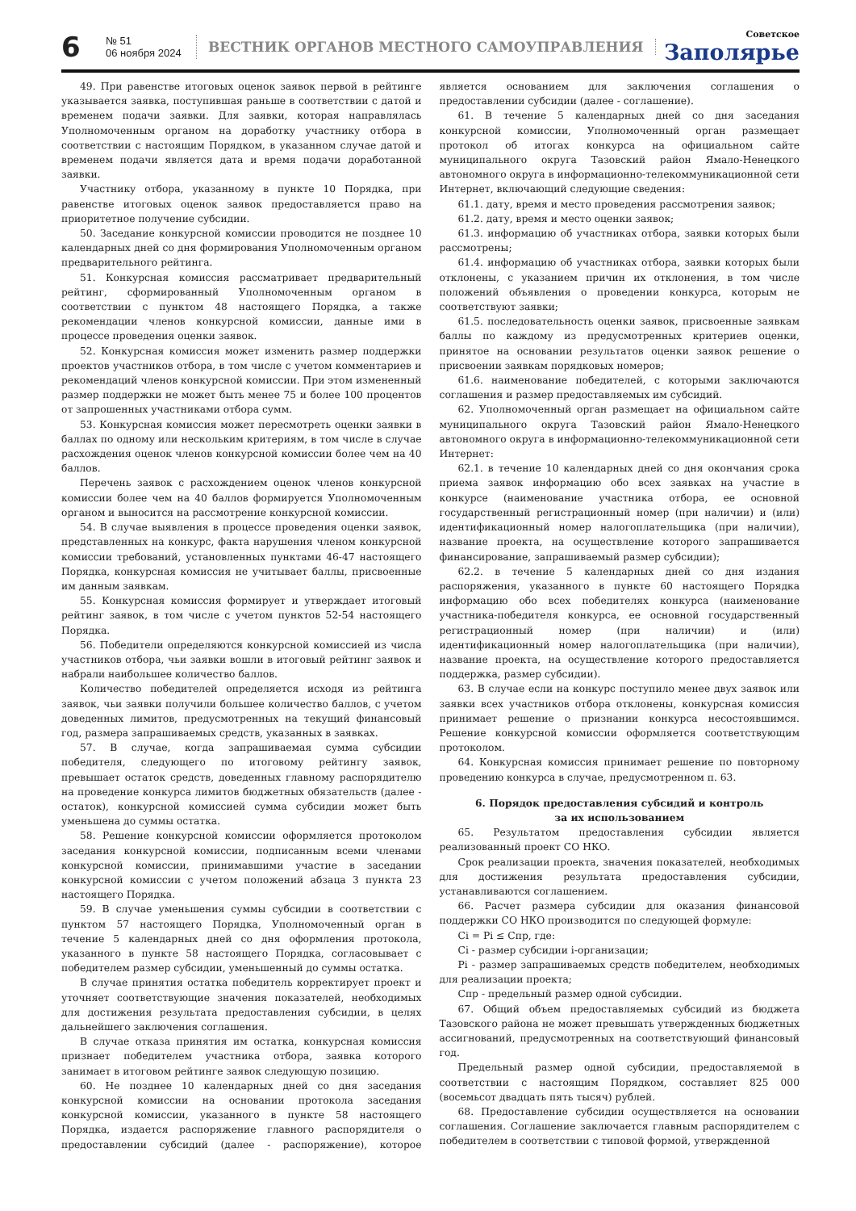6
№ 51
06 ноября 2024
ВЕСТНИК ОРГАНОВ МЕСТНОГО САМОУПРАВЛЕНИЯ
Советское
Заполярье
49. При равенстве итоговых оценок заявок первой в рейтинге указывается заявка, поступившая раньше в соответствии с датой и временем подачи заявки. Для заявки, которая направлялась Уполномоченным органом на доработку участнику отбора в соответствии с настоящим Порядком, в указанном случае датой и временем подачи является дата и время подачи доработанной заявки.
Участнику отбора, указанному в пункте 10 Порядка, при равенстве итоговых оценок заявок предоставляется право на приоритетное получение субсидии.
50. Заседание конкурсной комиссии проводится не позднее 10 календарных дней со дня формирования Уполномоченным органом предварительного рейтинга.
51. Конкурсная комиссия рассматривает предварительный рейтинг, сформированный Уполномоченным органом в соответствии с пунктом 48 настоящего Порядка, а также рекомендации членов конкурсной комиссии, данные ими в процессе проведения оценки заявок.
52. Конкурсная комиссия может изменить размер поддержки проектов участников отбора, в том числе с учетом комментариев и рекомендаций членов конкурсной комиссии. При этом измененный размер поддержки не может быть менее 75 и более 100 процентов от запрошенных участниками отбора сумм.
53. Конкурсная комиссия может пересмотреть оценки заявки в баллах по одному или нескольким критериям, в том числе в случае расхождения оценок членов конкурсной комиссии более чем на 40 баллов.
Перечень заявок с расхождением оценок членов конкурсной комиссии более чем на 40 баллов формируется Уполномоченным органом и выносится на рассмотрение конкурсной комиссии.
54. В случае выявления в процессе проведения оценки заявок, представленных на конкурс, факта нарушения членом конкурсной комиссии требований, установленных пунктами 46-47 настоящего Порядка, конкурсная комиссия не учитывает баллы, присвоенные им данным заявкам.
55. Конкурсная комиссия формирует и утверждает итоговый рейтинг заявок, в том числе с учетом пунктов 52-54 настоящего Порядка.
56. Победители определяются конкурсной комиссией из числа участников отбора, чьи заявки вошли в итоговый рейтинг заявок и набрали наибольшее количество баллов.
Количество победителей определяется исходя из рейтинга заявок, чьи заявки получили большее количество баллов, с учетом доведенных лимитов, предусмотренных на текущий финансовый год, размера запрашиваемых средств, указанных в заявках.
57. В случае, когда запрашиваемая сумма субсидии победителя, следующего по итоговому рейтингу заявок, превышает остаток средств, доведенных главному распорядителю на проведение конкурса лимитов бюджетных обязательств (далее - остаток), конкурсной комиссией сумма субсидии может быть уменьшена до суммы остатка.
58. Решение конкурсной комиссии оформляется протоколом заседания конкурсной комиссии, подписанным всеми членами конкурсной комиссии, принимавшими участие в заседании конкурсной комиссии с учетом положений абзаца 3 пункта 23 настоящего Порядка.
59. В случае уменьшения суммы субсидии в соответствии с пунктом 57 настоящего Порядка, Уполномоченный орган в течение 5 календарных дней со дня оформления протокола, указанного в пункте 58 настоящего Порядка, согласовывает с победителем размер субсидии, уменьшенный до суммы остатка.
В случае принятия остатка победитель корректирует проект и уточняет соответствующие значения показателей, необходимых для достижения результата предоставления субсидии, в целях дальнейшего заключения соглашения.
В случае отказа принятия им остатка, конкурсная комиссия признает победителем участника отбора, заявка которого занимает в итоговом рейтинге заявок следующую позицию.
60. Не позднее 10 календарных дней со дня заседания конкурсной комиссии на основании протокола заседания конкурсной комиссии, указанного в пункте 58 настоящего Порядка, издается распоряжение главного распорядителя о предоставлении субсидий (далее - распоряжение), которое является основанием для заключения соглашения о предоставлении субсидии (далее - соглашение).
61. В течение 5 календарных дней со дня заседания конкурсной комиссии, Уполномоченный орган размещает протокол об итогах конкурса на официальном сайте муниципального округа Тазовский район Ямало-Ненецкого автономного округа в информационно-телекоммуникационной сети Интернет, включающий следующие сведения:
61.1. дату, время и место проведения рассмотрения заявок;
61.2. дату, время и место оценки заявок;
61.3. информацию об участниках отбора, заявки которых были рассмотрены;
61.4. информацию об участниках отбора, заявки которых были отклонены, с указанием причин их отклонения, в том числе положений объявления о проведении конкурса, которым не соответствуют заявки;
61.5. последовательность оценки заявок, присвоенные заявкам баллы по каждому из предусмотренных критериев оценки, принятое на основании результатов оценки заявок решение о присвоении заявкам порядковых номеров;
61.6. наименование победителей, с которыми заключаются соглашения и размер предоставляемых им субсидий.
62. Уполномоченный орган размещает на официальном сайте муниципального округа Тазовский район Ямало-Ненецкого автономного округа в информационно-телекоммуникационной сети Интернет:
62.1. в течение 10 календарных дней со дня окончания срока приема заявок информацию обо всех заявках на участие в конкурсе (наименование участника отбора, ее основной государственный регистрационный номер (при наличии) и (или) идентификационный номер налогоплательщика (при наличии), название проекта, на осуществление которого запрашивается финансирование, запрашиваемый размер субсидии);
62.2. в течение 5 календарных дней со дня издания распоряжения, указанного в пункте 60 настоящего Порядка информацию обо всех победителях конкурса (наименование участника-победителя конкурса, ее основной государственный регистрационный номер (при наличии) и (или) идентификационный номер налогоплательщика (при наличии), название проекта, на осуществление которого предоставляется поддержка, размер субсидии).
63. В случае если на конкурс поступило менее двух заявок или заявки всех участников отбора отклонены, конкурсная комиссия принимает решение о признании конкурса несостоявшимся. Решение конкурсной комиссии оформляется соответствующим протоколом.
64. Конкурсная комиссия принимает решение по повторному проведению конкурса в случае, предусмотренном п. 63.
6. Порядок предоставления субсидий и контроль
за их использованием
65. Результатом предоставления субсидии является реализованный проект СО НКО.
Срок реализации проекта, значения показателей, необходимых для достижения результата предоставления субсидии, устанавливаются соглашением.
66. Расчет размера субсидии для оказания финансовой поддержки СО НКО производится по следующей формуле:
Ci = Pi ≤ Спр, где:
Ci - размер субсидии i-организации;
Pi - размер запрашиваемых средств победителем, необходимых для реализации проекта;
Спр - предельный размер одной субсидии.
67. Общий объем предоставляемых субсидий из бюджета Тазовского района не может превышать утвержденных бюджетных ассигнований, предусмотренных на соответствующий финансовый год.
Предельный размер одной субсидии, предоставляемой в соответствии с настоящим Порядком, составляет 825 000 (восемьсот двадцать пять тысяч) рублей.
68. Предоставление субсидии осуществляется на основании соглашения. Соглашение заключается главным распорядителем с победителем в соответствии с типовой формой, утвержденной